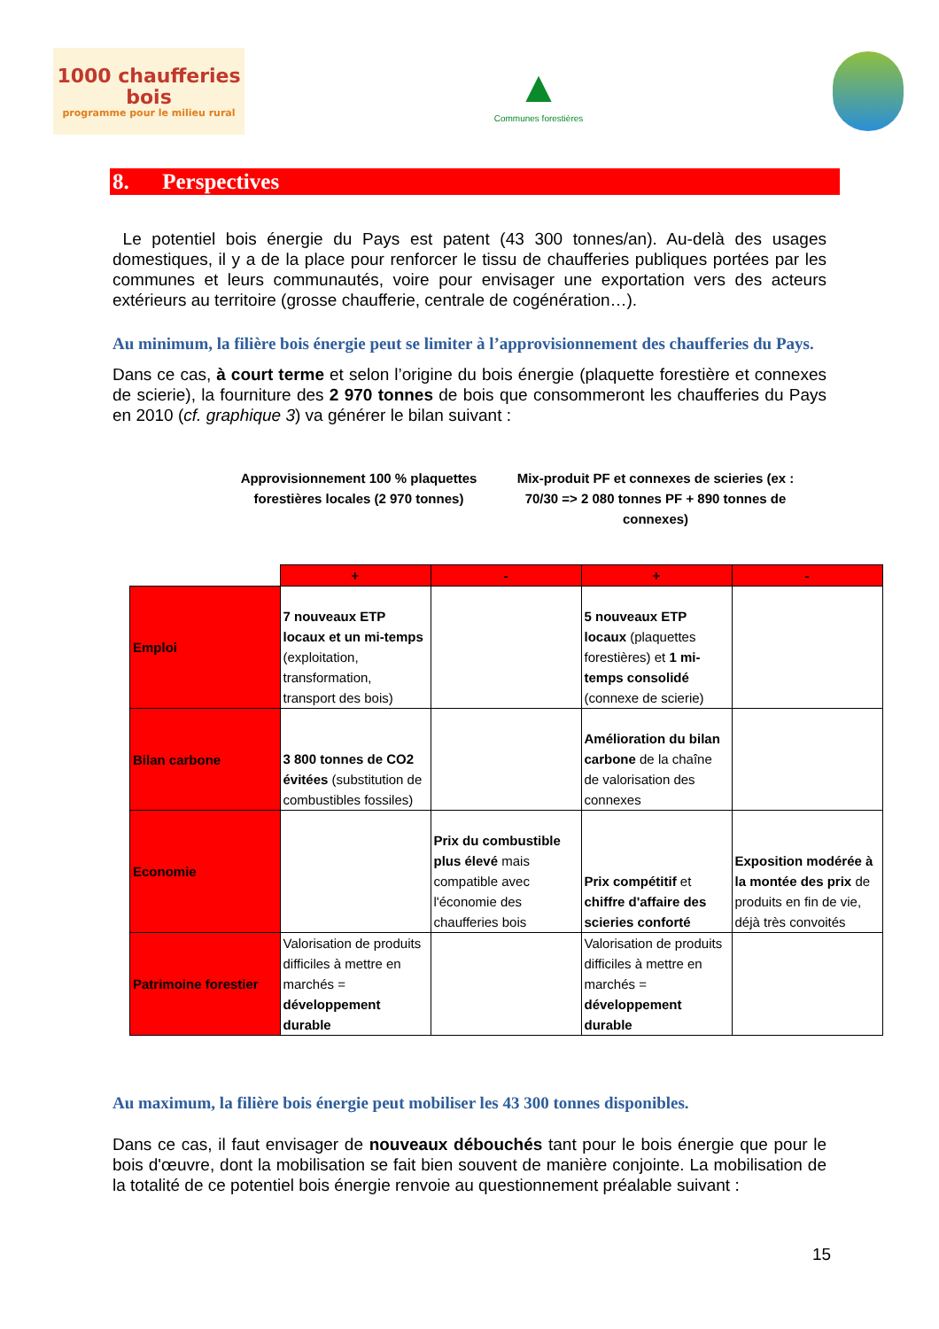1000 chaufferies bois
programme pour le milieu rural
▲
Communes forestières
8. Perspectives
Le potentiel bois énergie du Pays est patent (43 300 tonnes/an). Au-delà des usages domestiques, il y a de la place pour renforcer le tissu de chaufferies publiques portées par les communes et leurs communautés, voire pour envisager une exportation vers des acteurs extérieurs au territoire (grosse chaufferie, centrale de cogénération…).
Au minimum, la filière bois énergie peut se limiter à l’approvisionnement des chaufferies du Pays.
Dans ce cas, à court terme et selon l’origine du bois énergie (plaquette forestière et connexes de scierie), la fourniture des 2 970 tonnes de bois que consommeront les chaufferies du Pays en 2010 (cf. graphique 3) va générer le bilan suivant :
Approvisionnement 100 % plaquettes forestières locales (2 970 tonnes)
Mix-produit PF et connexes de scieries (ex : 70/30 => 2 080 tonnes PF + 890 tonnes de connexes)
| | + | - | + | - |
| --- | --- | --- | --- | --- |
| Emploi | 7 nouveaux ETP locaux et un mi-temps (exploitation, transformation, transport des bois) | | 5 nouveaux ETP locaux (plaquettes forestières) et 1 mi-temps consolidé (connexe de scierie) | |
| Bilan carbone | 3 800 tonnes de CO2 évitées (substitution de combustibles fossiles) | | Amélioration du bilan carbone de la chaîne de valorisation des connexes | |
| Economie | | Prix du combustible plus élevé mais compatible avec l'économie des chaufferies bois | Prix compétitif et chiffre d'affaire des scieries conforté | Exposition modérée à la montée des prix de produits en fin de vie, déjà très convoités |
| Patrimoine forestier | Valorisation de produits difficiles à mettre en marchés = développement durable | | Valorisation de produits difficiles à mettre en marchés = développement durable | |
Au maximum, la filière bois énergie peut mobiliser les 43 300 tonnes disponibles.
Dans ce cas, il faut envisager de nouveaux débouchés tant pour le bois énergie que pour le bois d'œuvre, dont la mobilisation se fait bien souvent de manière conjointe. La mobilisation de la totalité de ce potentiel bois énergie renvoie au questionnement préalable suivant :
15